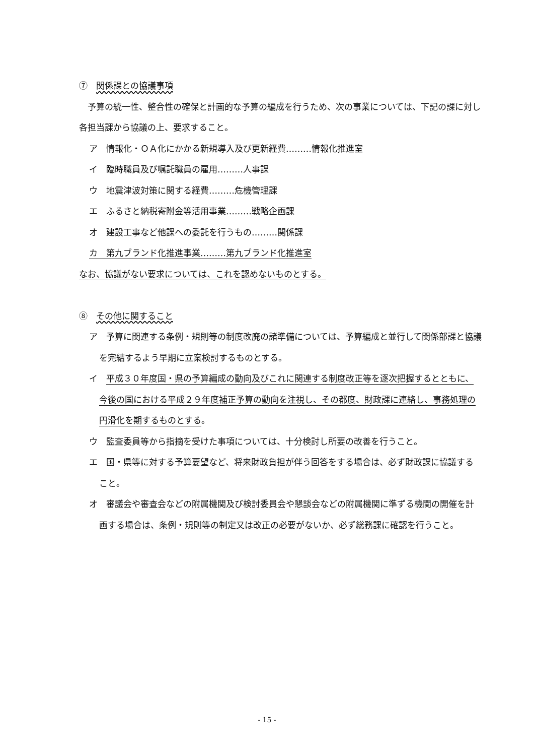⑦　関係課との協議事項
　予算の統一性、整合性の確保と計画的な予算の編成を行うため、次の事業については、下記の課に対し各担当課から協議の上、要求すること。
ア　情報化・ＯＡ化にかかる新規導入及び更新経費………情報化推進室
イ　臨時職員及び嘱託職員の雇用………人事課
ウ　地震津波対策に関する経費………危機管理課
エ　ふるさと納税寄附金等活用事業………戦略企画課
オ　建設工事など他課への委託を行うもの………関係課
カ　第九ブランド化推進事業………第九ブランド化推進室
なお、協議がない要求については、これを認めないものとする。
⑧　その他に関すること
ア　予算に関連する条例・規則等の制度改廃の諸準備については、予算編成と並行して関係部課と協議を完結するよう早期に立案検討するものとする。
イ　平成３０年度国・県の予算編成の動向及びこれに関連する制度改正等を逐次把握するとともに、今後の国における平成２９年度補正予算の動向を注視し、その都度、財政課に連絡し、事務処理の円滑化を期するものとする。
ウ　監査委員等から指摘を受けた事項については、十分検討し所要の改善を行うこと。
エ　国・県等に対する予算要望など、将来財政負担が伴う回答をする場合は、必ず財政課に協議すること。
オ　審議会や審査会などの附属機関及び検討委員会や懇談会などの附属機関に準ずる機関の開催を計画する場合は、条例・規則等の制定又は改正の必要がないか、必ず総務課に確認を行うこと。
- 15 -